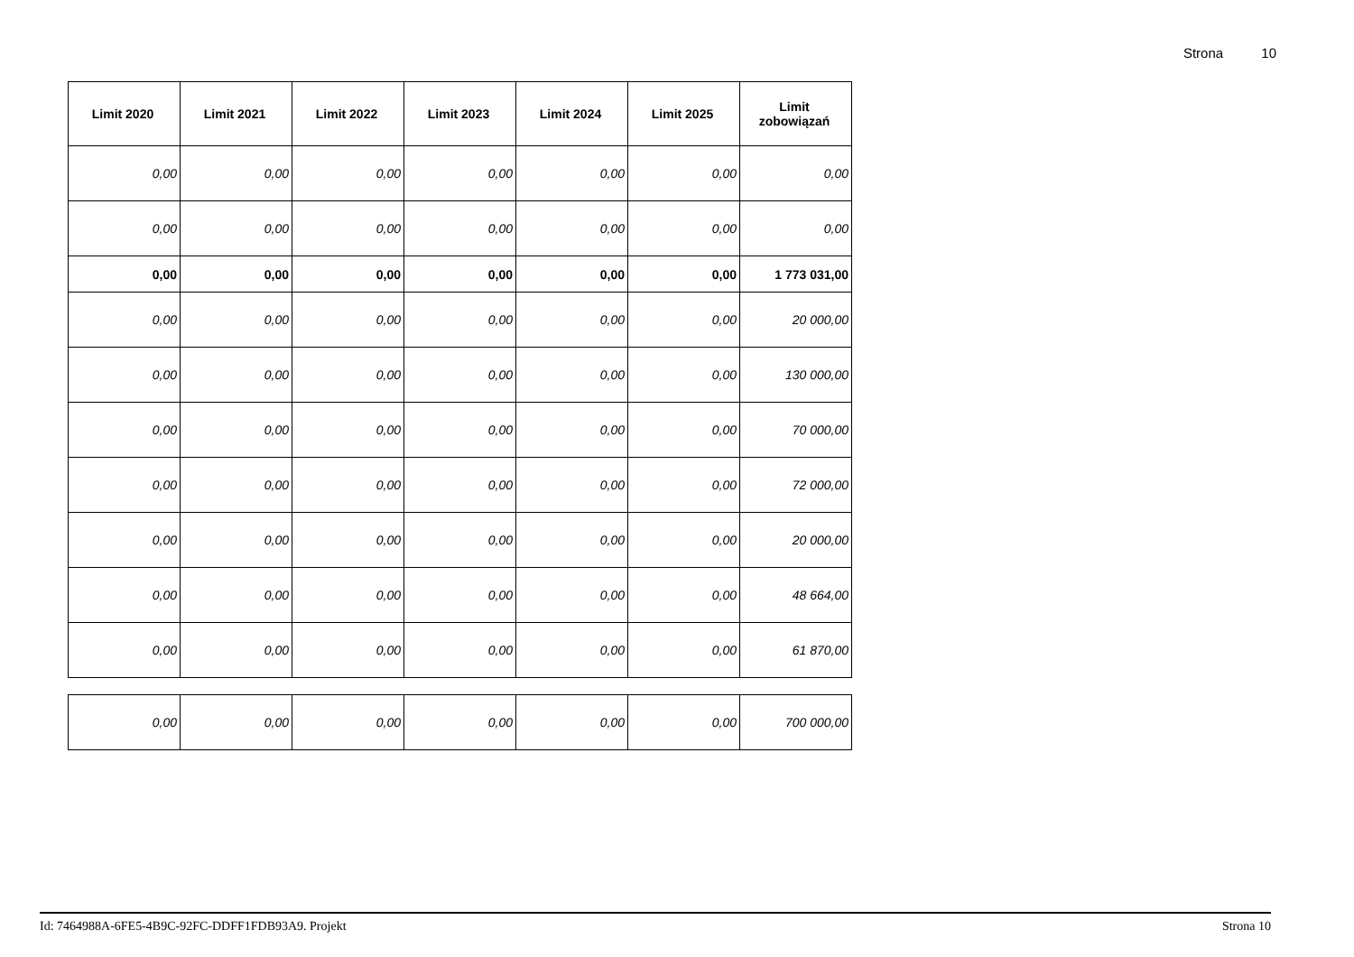Strona 10
| Limit 2020 | Limit 2021 | Limit 2022 | Limit 2023 | Limit 2024 | Limit 2025 | Limit zobowiązań |
| --- | --- | --- | --- | --- | --- | --- |
| 0,00 | 0,00 | 0,00 | 0,00 | 0,00 | 0,00 | 0,00 |
| 0,00 | 0,00 | 0,00 | 0,00 | 0,00 | 0,00 | 0,00 |
| 0,00 | 0,00 | 0,00 | 0,00 | 0,00 | 0,00 | 1 773 031,00 |
| 0,00 | 0,00 | 0,00 | 0,00 | 0,00 | 0,00 | 20 000,00 |
| 0,00 | 0,00 | 0,00 | 0,00 | 0,00 | 0,00 | 130 000,00 |
| 0,00 | 0,00 | 0,00 | 0,00 | 0,00 | 0,00 | 70 000,00 |
| 0,00 | 0,00 | 0,00 | 0,00 | 0,00 | 0,00 | 72 000,00 |
| 0,00 | 0,00 | 0,00 | 0,00 | 0,00 | 0,00 | 20 000,00 |
| 0,00 | 0,00 | 0,00 | 0,00 | 0,00 | 0,00 | 48 664,00 |
| 0,00 | 0,00 | 0,00 | 0,00 | 0,00 | 0,00 | 61 870,00 |
| 0,00 | 0,00 | 0,00 | 0,00 | 0,00 | 0,00 | 700 000,00 |
Id: 7464988A-6FE5-4B9C-92FC-DDFF1FDB93A9. Projekt Strona 10